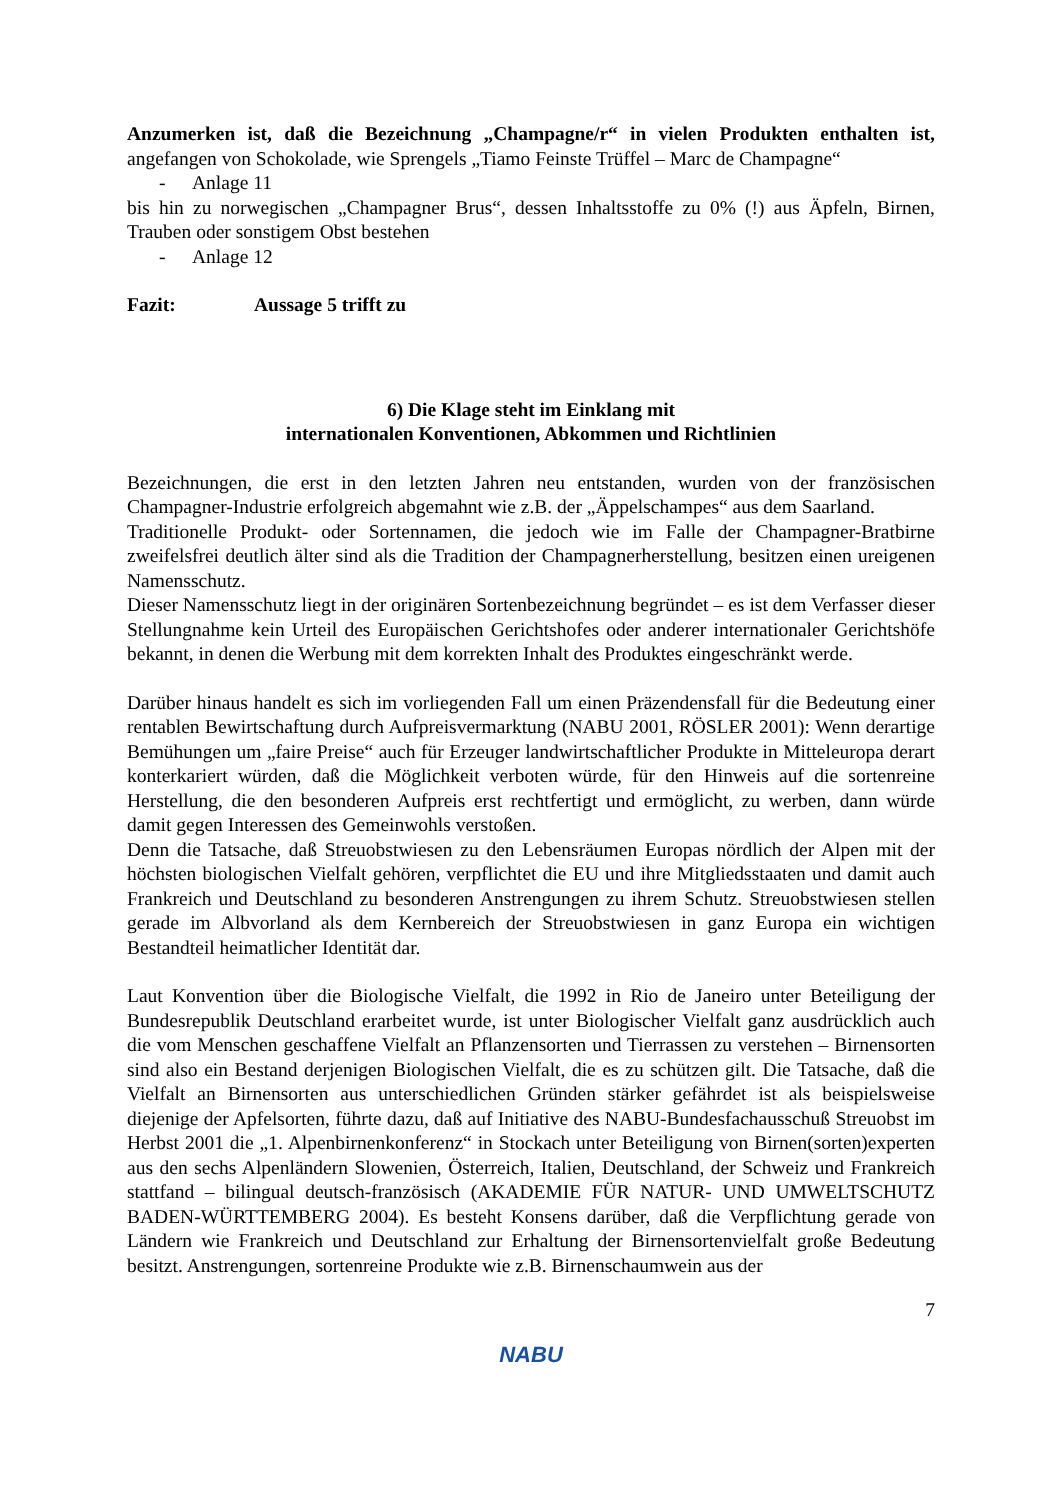Anzumerken ist, daß die Bezeichnung „Champagne/r“ in vielen Produkten enthalten ist, angefangen von Schokolade, wie Sprengels „Tiamo Feinste Trüffel – Marc de Champagne“
- Anlage 11
bis hin zu norwegischen „Champagner Brus“, dessen Inhaltsstoffe zu 0% (!) aus Äpfeln, Birnen, Trauben oder sonstigem Obst bestehen
- Anlage 12
Fazit: Aussage 5 trifft zu
6) Die Klage steht im Einklang mit
internationalen Konventionen, Abkommen und Richtlinien
Bezeichnungen, die erst in den letzten Jahren neu entstanden, wurden von der französischen Champagner-Industrie erfolgreich abgemahnt wie z.B. der „Äppelschampes“ aus dem Saarland.
Traditionelle Produkt- oder Sortennamen, die jedoch wie im Falle der Champagner-Bratbirne zweifelsfrei deutlich älter sind als die Tradition der Champagnerherstellung, besitzen einen ureigenen Namensschutz.
Dieser Namensschutz liegt in der originären Sortenbezeichnung begründet – es ist dem Verfasser dieser Stellungnahme kein Urteil des Europäischen Gerichtshofes oder anderer internationaler Gerichtshöfe bekannt, in denen die Werbung mit dem korrekten Inhalt des Produktes eingeschränkt werde.
Darüber hinaus handelt es sich im vorliegenden Fall um einen Präzendensfall für die Bedeutung einer rentablen Bewirtschaftung durch Aufpreisvermarktung (NABU 2001, RÖSLER 2001): Wenn derartige Bemühungen um „faire Preise“ auch für Erzeuger landwirtschaftlicher Produkte in Mitteleuropa derart konterkariert würden, daß die Möglichkeit verboten würde, für den Hinweis auf die sortenreine Herstellung, die den besonderen Aufpreis erst rechtfertigt und ermöglicht, zu werben, dann würde damit gegen Interessen des Gemeinwohls verstoßen.
Denn die Tatsache, daß Streuobstwiesen zu den Lebensräumen Europas nördlich der Alpen mit der höchsten biologischen Vielfalt gehören, verpflichtet die EU und ihre Mitgliedsstaaten und damit auch Frankreich und Deutschland zu besonderen Anstrengungen zu ihrem Schutz. Streuobstwiesen stellen gerade im Albvorland als dem Kernbereich der Streuobstwiesen in ganz Europa ein wichtigen Bestandteil heimatlicher Identität dar.
Laut Konvention über die Biologische Vielfalt, die 1992 in Rio de Janeiro unter Beteiligung der Bundesrepublik Deutschland erarbeitet wurde, ist unter Biologischer Vielfalt ganz ausdrücklich auch die vom Menschen geschaffene Vielfalt an Pflanzensorten und Tierrassen zu verstehen – Birnensorten sind also ein Bestand derjenigen Biologischen Vielfalt, die es zu schützen gilt. Die Tatsache, daß die Vielfalt an Birnensorten aus unterschiedlichen Gründen stärker gefährdet ist als beispielsweise diejenige der Apfelsorten, führte dazu, daß auf Initiative des NABU-Bundesfachausschuß Streuobst im Herbst 2001 die „1. Alpenbirnenkonferenz“ in Stockach unter Beteiligung von Birnen(sorten)experten aus den sechs Alpenländern Slowenien, Österreich, Italien, Deutschland, der Schweiz und Frankreich stattfand – bilingual deutsch-französisch (AKADEMIE FÜR NATUR- UND UMWELTSCHUTZ BADEN-WÜRTTEMBERG 2004). Es besteht Konsens darüber, daß die Verpflichtung gerade von Ländern wie Frankreich und Deutschland zur Erhaltung der Birnensortenvielfalt große Bedeutung besitzt. Anstrengungen, sortenreine Produkte wie z.B. Birnenschaumwein aus der
7
NABU